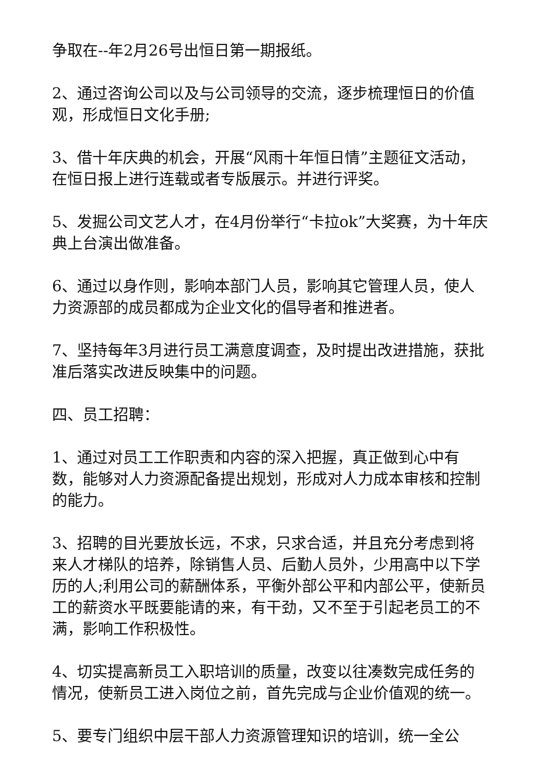争取在--年2月26号出恒日第一期报纸。
2、通过咨询公司以及与公司领导的交流，逐步梳理恒日的价值观，形成恒日文化手册;
3、借十年庆典的机会，开展“风雨十年恒日情”主题征文活动，在恒日报上进行连载或者专版展示。并进行评奖。
5、发掘公司文艺人才，在4月份举行“卡拉ok”大奖赛，为十年庆典上台演出做准备。
6、通过以身作则，影响本部门人员，影响其它管理人员，使人力资源部的成员都成为企业文化的倡导者和推进者。
7、坚持每年3月进行员工满意度调查，及时提出改进措施，获批准后落实改进反映集中的问题。
四、员工招聘：
1、通过对员工工作职责和内容的深入把握，真正做到心中有数，能够对人力资源配备提出规划，形成对人力成本审核和控制的能力。
3、招聘的目光要放长远，不求，只求合适，并且充分考虑到将来人才梯队的培养，除销售人员、后勤人员外，少用高中以下学历的人;利用公司的薪酬体系，平衡外部公平和内部公平，使新员工的薪资水平既要能请的来，有干劲，又不至于引起老员工的不满，影响工作积极性。
4、切实提高新员工入职培训的质量，改变以往凑数完成任务的情况，使新员工进入岗位之前，首先完成与企业价值观的统一。
5、要专门组织中层干部人力资源管理知识的培训，统一全公